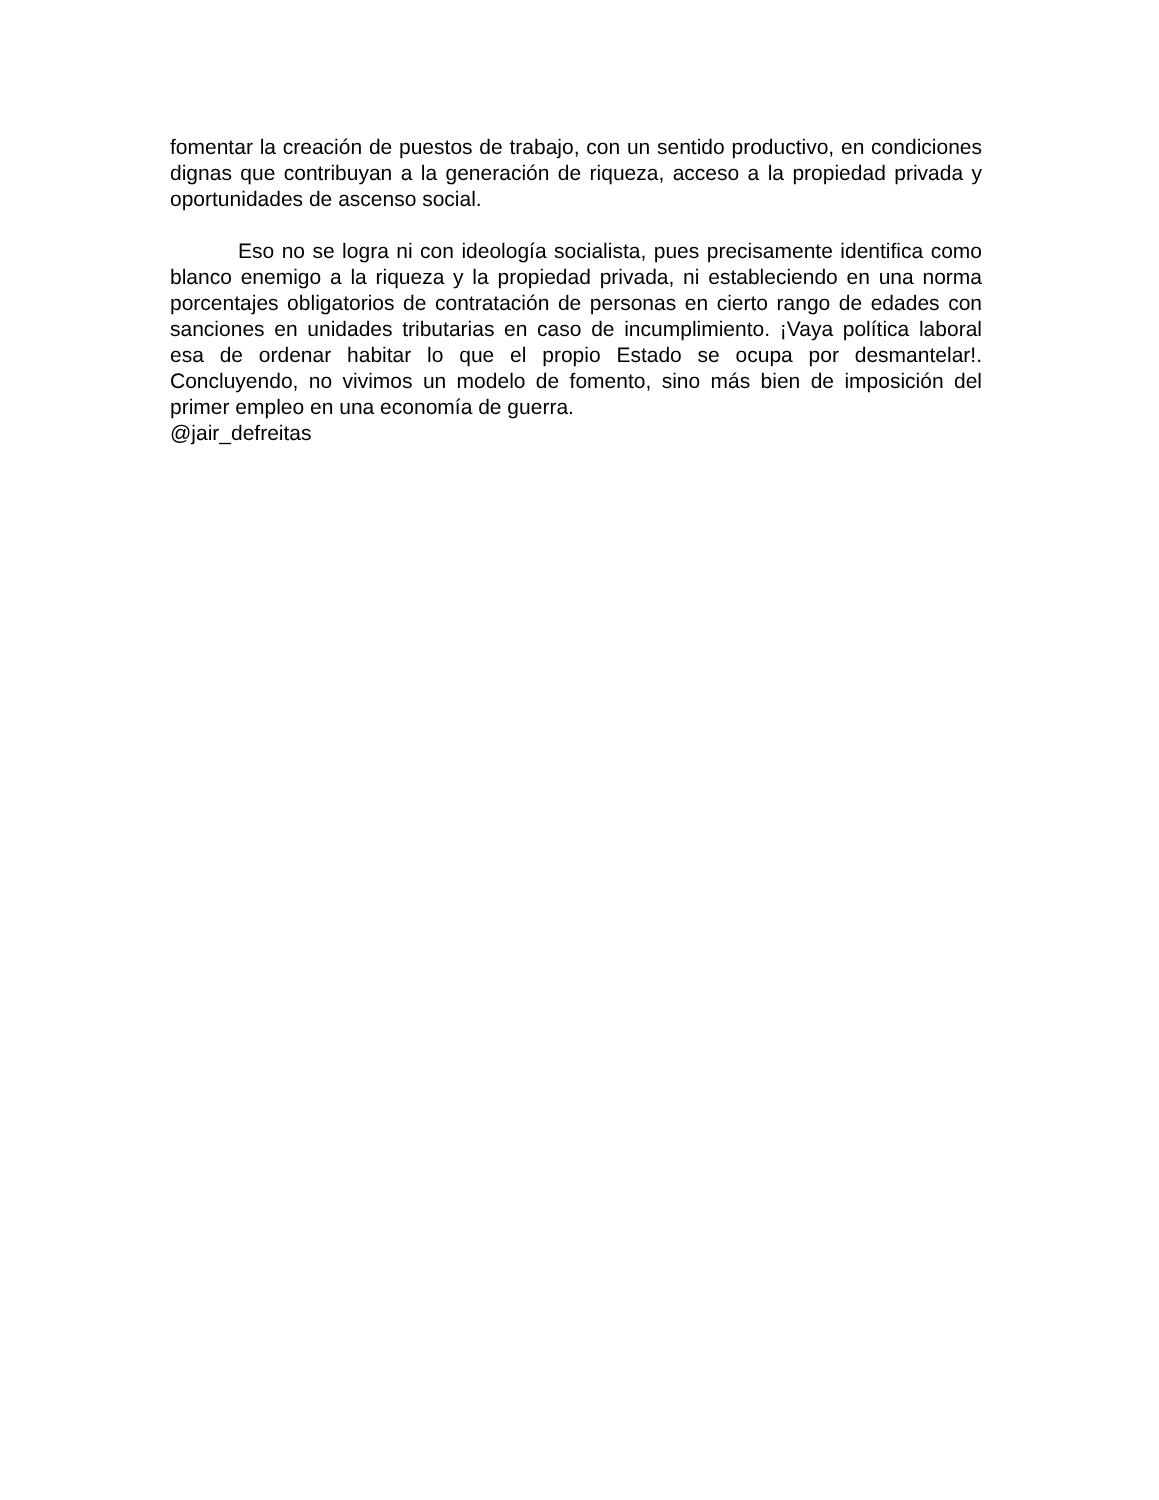fomentar la creación de puestos de trabajo, con un sentido productivo, en condiciones dignas que contribuyan a la generación de riqueza, acceso a la propiedad privada y oportunidades de ascenso social.
Eso no se logra ni con ideología socialista, pues precisamente identifica como blanco enemigo a la riqueza y la propiedad privada, ni estableciendo en una norma porcentajes obligatorios de contratación de personas en cierto rango de edades con sanciones en unidades tributarias en caso de incumplimiento. ¡Vaya política laboral esa de ordenar habitar lo que el propio Estado se ocupa por desmantelar!. Concluyendo, no vivimos un modelo de fomento, sino más bien de imposición del primer empleo en una economía de guerra.
@jair_defreitas